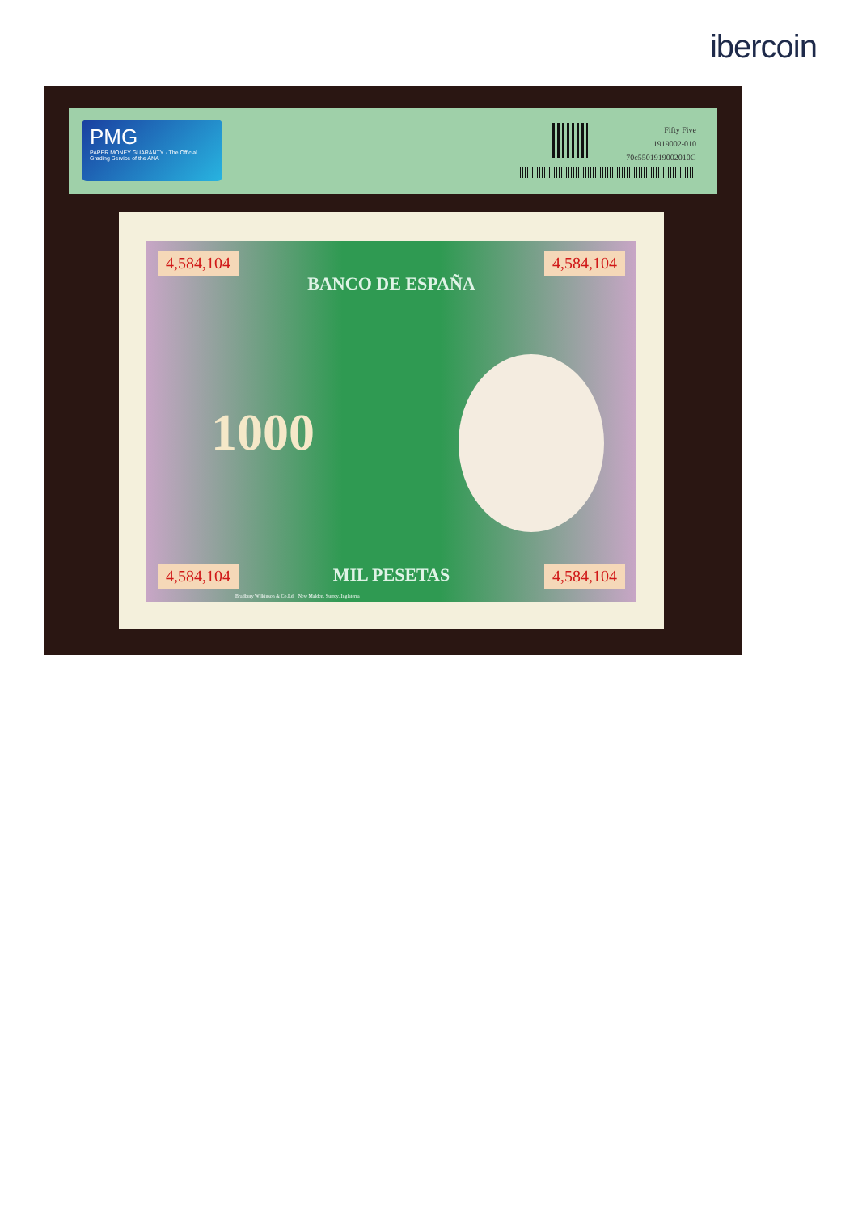ibercoin
PMG
PAPER MONEY GUARANTY · The Official Grading Service of the ANA
Fifty Five
1919002-010
70c5501919002010G
4,584,104 4,584,104
BANCO DE ESPAÑA
1000
MIL PESETAS 4,584,104 4,584,104
Bradbury Wilkinson & Co.Ld. New Malden, Surrey, Inglaterra